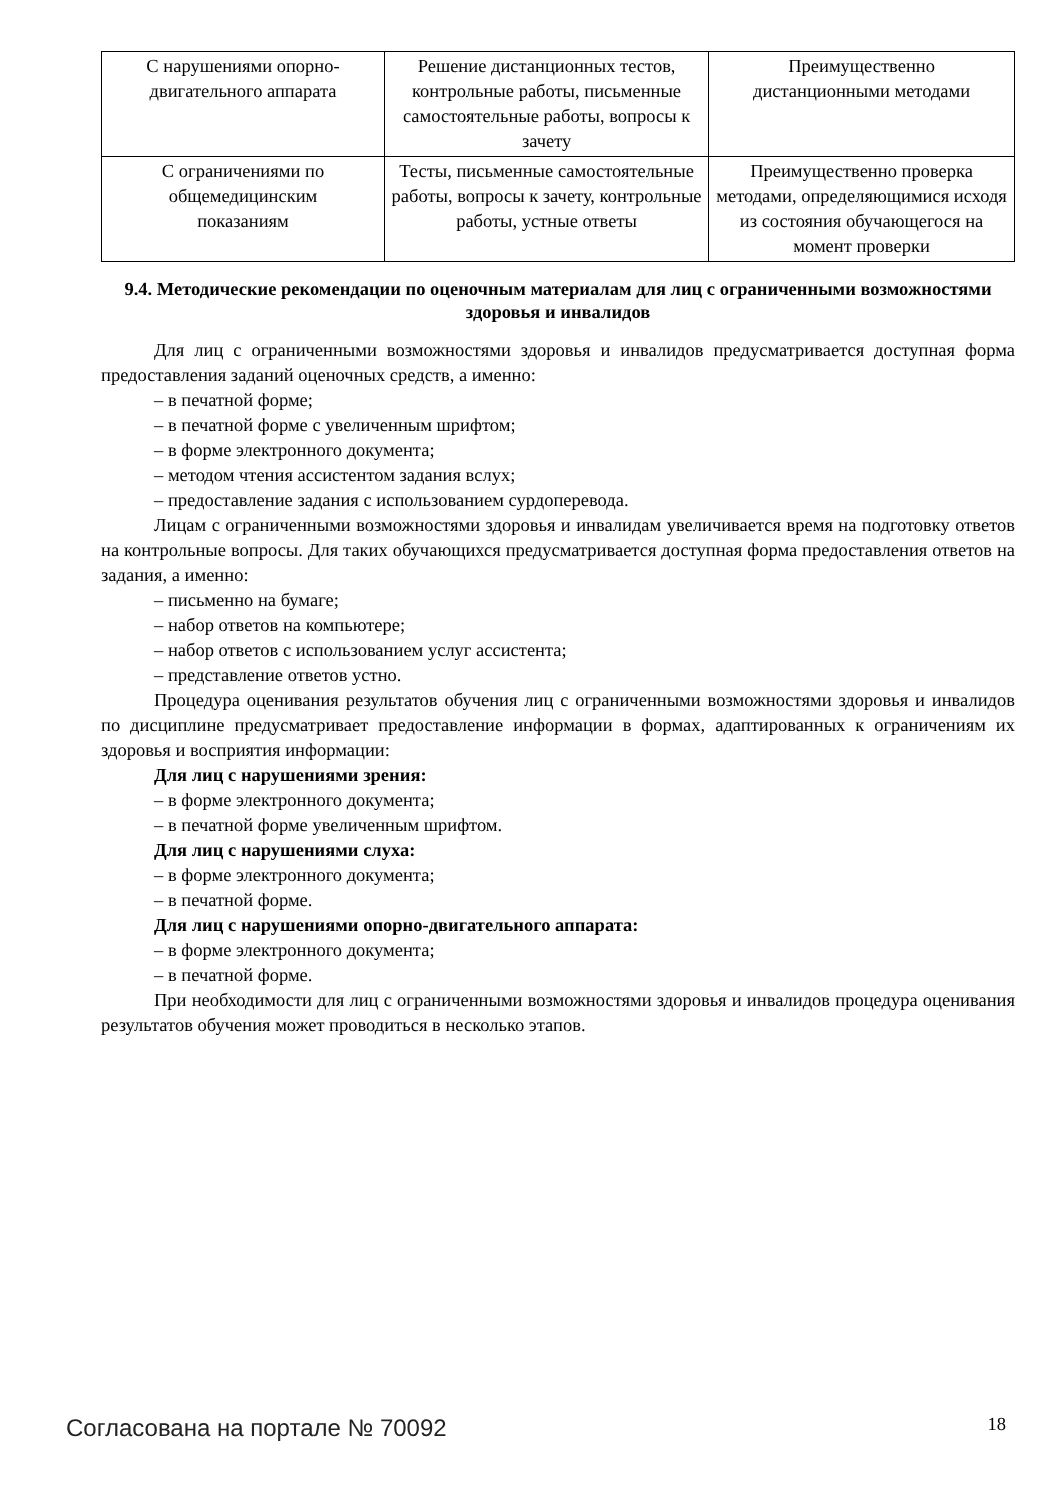| С нарушениями опорно- двигательного аппарата | Решение дистанционных тестов, контрольные работы, письменные самостоятельные работы, вопросы к зачету | Преимущественно дистанционными методами |
| С ограничениями по общемедицинским показаниям | Тесты, письменные самостоятельные работы, вопросы к зачету, контрольные работы, устные ответы | Преимущественно проверка методами, определяющимися исходя из состояния обучающегося на момент проверки |
9.4. Методические рекомендации по оценочным материалам для лиц с ограниченными возможностями здоровья и инвалидов
Для лиц с ограниченными возможностями здоровья и инвалидов предусматривается доступная форма предоставления заданий оценочных средств, а именно:
– в печатной форме;
– в печатной форме с увеличенным шрифтом;
– в форме электронного документа;
– методом чтения ассистентом задания вслух;
– предоставление задания с использованием сурдоперевода.
Лицам с ограниченными возможностями здоровья и инвалидам увеличивается время на подготовку ответов на контрольные вопросы. Для таких обучающихся предусматривается доступная форма предоставления ответов на задания, а именно:
– письменно на бумаге;
– набор ответов на компьютере;
– набор ответов с использованием услуг ассистента;
– представление ответов устно.
Процедура оценивания результатов обучения лиц с ограниченными возможностями здоровья и инвалидов по дисциплине предусматривает предоставление информации в формах, адаптированных к ограничениям их здоровья и восприятия информации:
Для лиц с нарушениями зрения:
– в форме электронного документа;
– в печатной форме увеличенным шрифтом.
Для лиц с нарушениями слуха:
– в форме электронного документа;
– в печатной форме.
Для лиц с нарушениями опорно-двигательного аппарата:
– в форме электронного документа;
– в печатной форме.
При необходимости для лиц с ограниченными возможностями здоровья и инвалидов процедура оценивания результатов обучения может проводиться в несколько этапов.
Согласована на портале № 70092 18